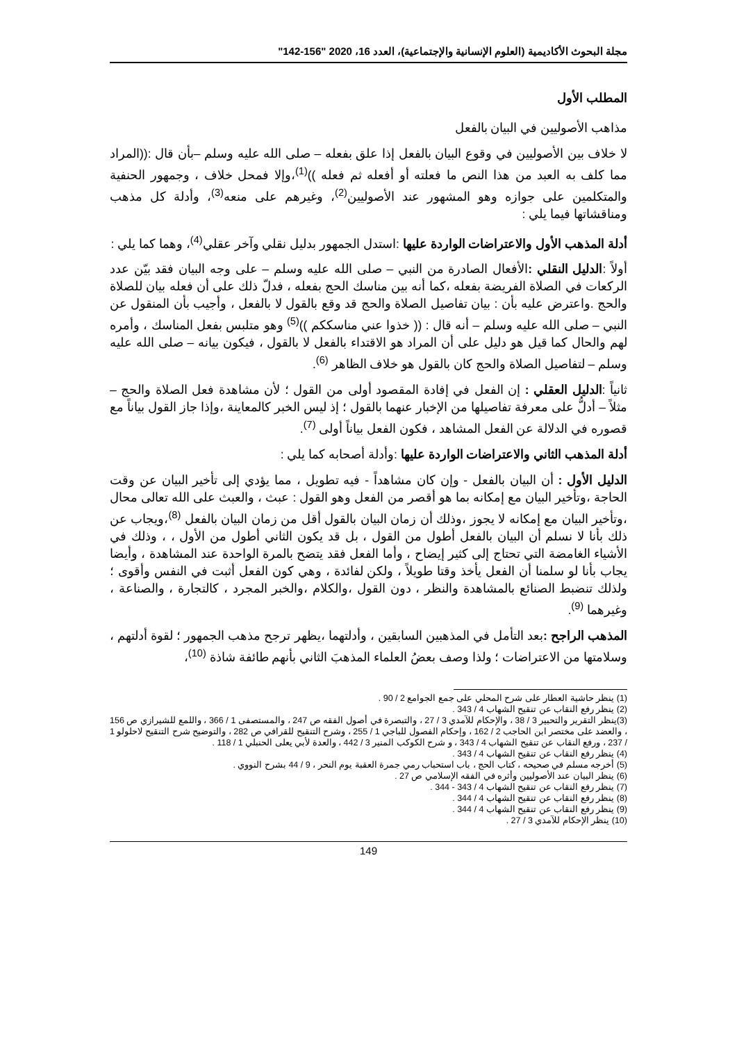مجلة البحوث الأكاديمية (العلوم الإنسانية والإجتماعية)، العدد 16، 2020 "156-142"
المطلب الأول
مذاهب الأصوليين في البيان بالفعل
لا خلاف بين الأصوليين في وقوع البيان بالفعل إذا علق بفعله – صلى الله عليه وسلم –بأن قال :((المراد مما كلف به العبد من هذا النص ما فعلته أو أفعله ثم فعله ))<sup>(1)</sup>،وإلا فمحل خلاف ، وجمهور الحنفية والمتكلمين على جوازه وهو المشهور عند الأصوليين<sup>(2)</sup>، وغيرهم على منعه<sup>(3)</sup>، وأدلة كل مذهب ومناقشاتها فيما يلي :
أدلة المذهب الأول والاعتراضات الواردة عليها :استدل الجمهور بدليل نقلي وآخر عقلي<sup>(4)</sup>، وهما كما يلي :
أولاً :الدليل النقلي : الأفعال الصادرة من النبي – صلى الله عليه وسلم – على وجه البيان فقد بيّن عدد الركعات في الصلاة الفريضة بفعله ،كما أنه بين مناسك الحج بفعله ، فدلّ ذلك على أن فعله بيان للصلاة والحج .واعترض عليه بأن : بيان تفاصيل الصلاة والحج قد وقع بالقول لا بالفعل ، وأجيب بأن المنقول عن النبي – صلى الله عليه وسلم – أنه قال : (( خذوا عني مناسككم ))<sup>(5)</sup> وهو متلبس بفعل المناسك ، وأمره لهم والحال كما قيل هو دليل على أن المراد هو الاقتداء بالفعل لا بالقول ، فيكون بيانه – صلى الله عليه وسلم – لتفاصيل الصلاة والحج كان بالقول هو خلاف الظاهر <sup>(6)</sup>.
ثانياً :الدليل العقلي : إن الفعل في إفادة المقصود أولى من القول ؛ لأن مشاهدة فعل الصلاة والحج – مثلاً – أدلُّ على معرفة تفاصيلها من الإخبار عنهما بالقول ؛ إذ ليس الخبر كالمعاينة ،وإذا جاز القول بياناً مع قصوره في الدلالة عن الفعل المشاهد ، فكون الفعل بياناً أولى <sup>(7)</sup>.
أدلة المذهب الثاني والاعتراضات الواردة عليها :وأدلة أصحابه كما يلي :
الدليل الأول : أن البيان بالفعل - وإن كان مشاهداً - فيه تطويل ، مما يؤدي إلى تأخير البيان عن وقت الحاجة ،وتأخير البيان مع إمكانه بما هو أقصر من الفعل وهو القول : عبث ، والعبث على الله تعالى محال ،وتأخير البيان مع إمكانه لا يجوز ،وذلك أن زمان البيان بالقول أقل من زمان البيان بالفعل <sup>(8)</sup>،ويجاب عن ذلك بأنا لا نسلم أن البيان بالفعل أطول من القول ، بل قد يكون الثاني أطول من الأول ، ، وذلك في الأشياء الغامضة التي تحتاج إلى كثير إيضاح ، وأما الفعل فقد يتضح بالمرة الواحدة عند المشاهدة ، وأيضا يجاب بأنا لو سلمنا أن الفعل يأخذ وقتا طويلاً ، ولكن لفائدة ، وهي كون الفعل أثبت في النفس وأقوى ؛ ولذلك تنضبط الصنائع بالمشاهدة والنظر ، دون القول ،والكلام ،والخبر المجرد ، كالتجارة ، والصناعة ، وغيرهما <sup>(9)</sup>.
المذهب الراجح : بعد التأمل في المذهبين السابقين ، وأدلتهما ،يظهر ترجح مذهب الجمهور ؛ لقوة أدلتهم ، وسلامتها من الاعتراضات ؛ ولذا وصف بعضُ العلماء المذهبَ الثاني بأنهم طائفة شاذة <sup>(10)</sup>،
(1) ينظر حاشية العطار على شرح المحلي على جمع الجوامع 2 / 90 .
(2) ينظر رفع النقاب عن تنقيح الشهاب 4 / 343 .
(3)ينظر التقرير والتحبير 3 / 38 ، والإحكام للآمدي 3 / 27 ، والتبصرة في أصول الفقه ص 247 ، والمستصفى 1 / 366 ، واللمع للشيرازي ص 156 ، والعضد على مختصر ابن الحاجب 2 / 162 ، وإحكام الفصول للباجي 1 / 255 ، وشرح التنقيح للقرافي ص 282 ، والتوضيح شرح التنقيح لاحلولو 1 / 237 ، ورفع النقاب عن تنقيح الشهاب 4 / 343 ، و شرح الكوكب المنير 3 / 442 ، والعدة لأبي يعلى الحنبلي 1 / 118 .
(4) ينظر رفع النقاب عن تنقيح الشهاب 4 / 343 .
(5) أخرجه مسلم في صحيحه ، كتاب الحج ، باب استحباب رمي جمرة العقبة يوم النحر ، 9 / 44 بشرح النووي .
(6) ينظر البيان عند الأصوليين وأثره في الفقه الإسلامي ص 27 .
(7) ينظر رفع النقاب عن تنقيح الشهاب 4 / 343 - 344 .
(8) ينظر رفع النقاب عن تنقيح الشهاب 4 / 344 .
(9) ينظر رفع النقاب عن تنقيح الشهاب 4 / 344 .
(10) ينظر الإحكام للآمدي 3 / 27 .
149